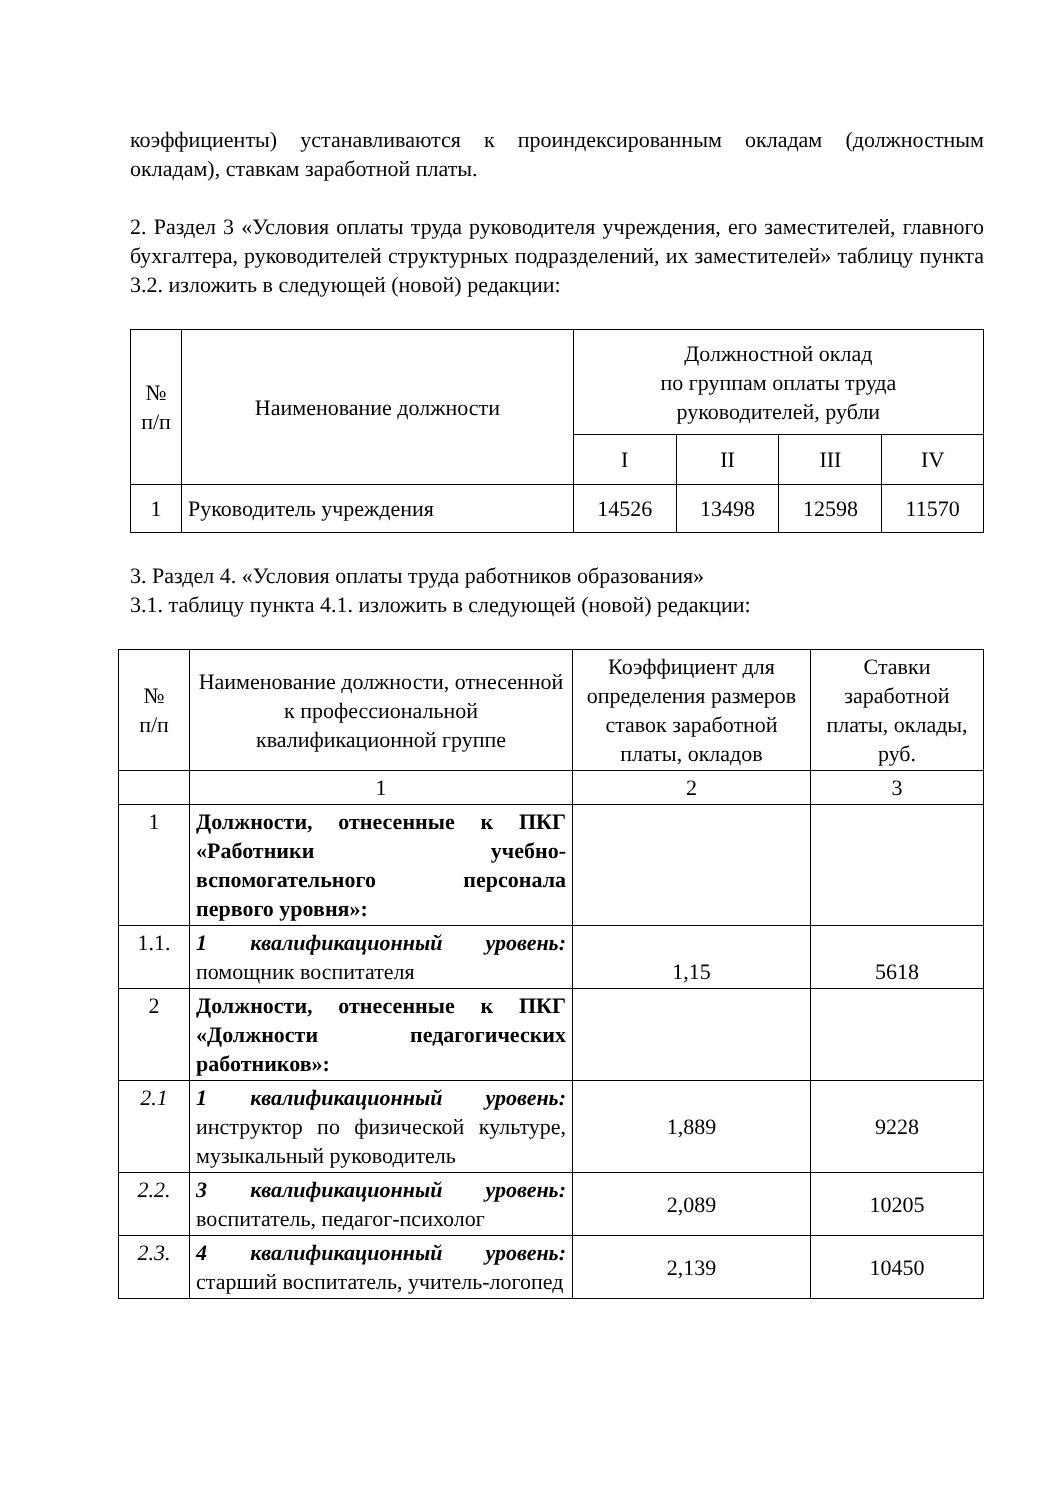коэффициенты) устанавливаются к проиндексированным окладам (должностным окладам), ставкам заработной платы.
2. Раздел 3 «Условия оплаты труда руководителя учреждения, его заместителей, главного бухгалтера, руководителей структурных подразделений, их заместителей» таблицу пункта 3.2. изложить в следующей (новой) редакции:
| № п/п | Наименование должности | Должностной оклад по группам оплаты труда руководителей, рубли | | | |
| --- | --- | --- | --- | --- | --- |
| | | I | II | III | IV |
| 1 | Руководитель учреждения | 14526 | 13498 | 12598 | 11570 |
3. Раздел 4. «Условия оплаты труда работников образования»
3.1. таблицу пункта 4.1. изложить в следующей (новой) редакции:
| № п/п | Наименование должности, отнесенной к профессиональной квалификационной группе | Коэффициент для определения размеров ставок заработной платы, окладов | Ставки заработной платы, оклады, руб. |
| --- | --- | --- | --- |
| | 1 | 2 | 3 |
| 1 | Должности, отнесенные к ПКГ «Работники учебно-вспомогательного персонала первого уровня»: | | |
| 1.1. | 1 квалификационный уровень: помощник воспитателя | 1,15 | 5618 |
| 2 | Должности, отнесенные к ПКГ «Должности педагогических работников»: | | |
| 2.1 | 1 квалификационный уровень: инструктор по физической культуре, музыкальный руководитель | 1,889 | 9228 |
| 2.2. | 3 квалификационный уровень: воспитатель, педагог-психолог | 2,089 | 10205 |
| 2.3. | 4 квалификационный уровень: старший воспитатель, учитель-логопед | 2,139 | 10450 |